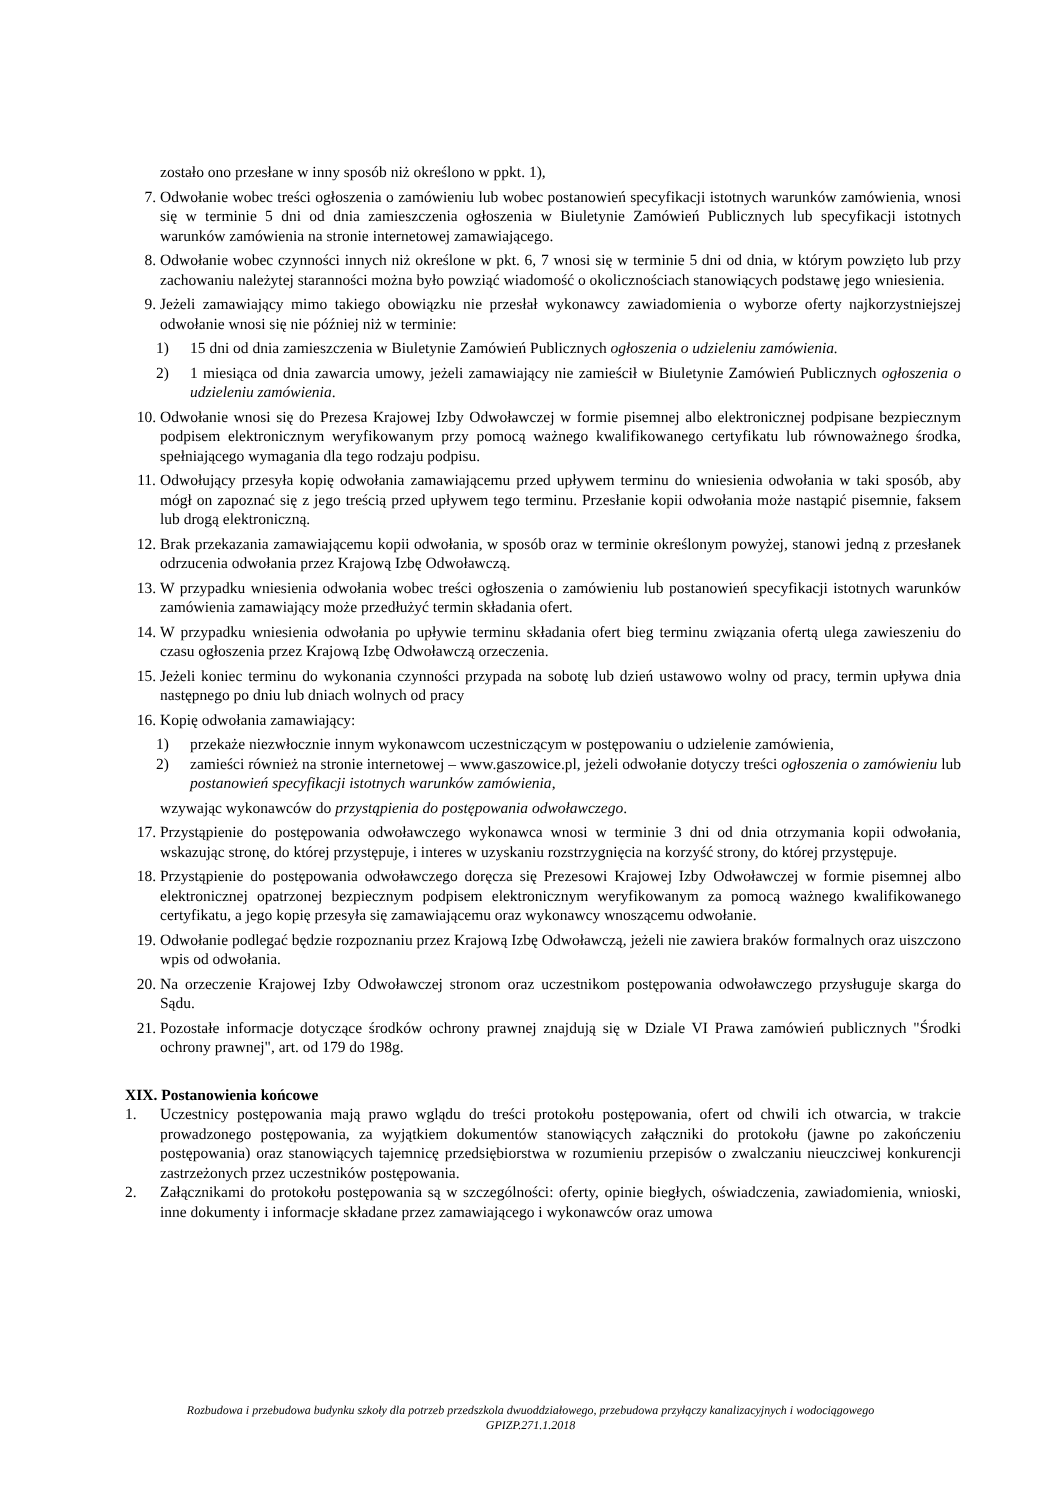zostało ono przesłane w inny sposób niż określono w ppkt. 1),
7. Odwołanie wobec treści ogłoszenia o zamówieniu lub wobec postanowień specyfikacji istotnych warunków zamówienia, wnosi się w terminie 5 dni od dnia zamieszczenia ogłoszenia w Biuletynie Zamówień Publicznych lub specyfikacji istotnych warunków zamówienia na stronie internetowej zamawiającego.
8. Odwołanie wobec czynności innych niż określone w pkt. 6, 7 wnosi się w terminie 5 dni od dnia, w którym powzięto lub przy zachowaniu należytej staranności można było powziąć wiadomość o okolicznościach stanowiących podstawę jego wniesienia.
9. Jeżeli zamawiający mimo takiego obowiązku nie przesłał wykonawcy zawiadomienia o wyborze oferty najkorzystniejszej odwołanie wnosi się nie później niż w terminie:
1) 15 dni od dnia zamieszczenia w Biuletynie Zamówień Publicznych ogłoszenia o udzieleniu zamówienia.
2) 1 miesiąca od dnia zawarcia umowy, jeżeli zamawiający nie zamieścił w Biuletynie Zamówień Publicznych ogłoszenia o udzieleniu zamówienia.
10. Odwołanie wnosi się do Prezesa Krajowej Izby Odwoławczej w formie pisemnej albo elektronicznej podpisane bezpiecznym podpisem elektronicznym weryfikowanym przy pomocą ważnego kwalifikowanego certyfikatu lub równoważnego środka, spełniającego wymagania dla tego rodzaju podpisu.
11. Odwołujący przesyła kopię odwołania zamawiającemu przed upływem terminu do wniesienia odwołania w taki sposób, aby mógł on zapoznać się z jego treścią przed upływem tego terminu. Przesłanie kopii odwołania może nastąpić pisemnie, faksem lub drogą elektroniczną.
12. Brak przekazania zamawiającemu kopii odwołania, w sposób oraz w terminie określonym powyżej, stanowi jedną z przesłanek odrzucenia odwołania przez Krajową Izbę Odwoławczą.
13. W przypadku wniesienia odwołania wobec treści ogłoszenia o zamówieniu lub postanowień specyfikacji istotnych warunków zamówienia zamawiający może przedłużyć termin składania ofert.
14. W przypadku wniesienia odwołania po upływie terminu składania ofert bieg terminu związania ofertą ulega zawieszeniu do czasu ogłoszenia przez Krajową Izbę Odwoławczą orzeczenia.
15. Jeżeli koniec terminu do wykonania czynności przypada na sobotę lub dzień ustawowo wolny od pracy, termin upływa dnia następnego po dniu lub dniach wolnych od pracy
16. Kopię odwołania zamawiający:
1) przekaże niezwłocznie innym wykonawcom uczestniczącym w postępowaniu o udzielenie zamówienia,
2) zamieści również na stronie internetowej – www.gaszowice.pl, jeżeli odwołanie dotyczy treści ogłoszenia o zamówieniu lub postanowień specyfikacji istotnych warunków zamówienia,
wzywając wykonawców do przystąpienia do postępowania odwoławczego.
17. Przystąpienie do postępowania odwoławczego wykonawca wnosi w terminie 3 dni od dnia otrzymania kopii odwołania, wskazując stronę, do której przystępuje, i interes w uzyskaniu rozstrzygnięcia na korzyść strony, do której przystępuje.
18. Przystąpienie do postępowania odwoławczego doręcza się Prezesowi Krajowej Izby Odwoławczej w formie pisemnej albo elektronicznej opatrzonej bezpiecznym podpisem elektronicznym weryfikowanym za pomocą ważnego kwalifikowanego certyfikatu, a jego kopię przesyła się zamawiającemu oraz wykonawcy wnoszącemu odwołanie.
19. Odwołanie podlegać będzie rozpoznaniu przez Krajową Izbę Odwoławczą, jeżeli nie zawiera braków formalnych oraz uiszczono wpis od odwołania.
20. Na orzeczenie Krajowej Izby Odwoławczej stronom oraz uczestnikom postępowania odwoławczego przysługuje skarga do Sądu.
21. Pozostałe informacje dotyczące środków ochrony prawnej znajdują się w Dziale VI Prawa zamówień publicznych "Środki ochrony prawnej", art. od 179 do 198g.
XIX. Postanowienia końcowe
1. Uczestnicy postępowania mają prawo wglądu do treści protokołu postępowania, ofert od chwili ich otwarcia, w trakcie prowadzonego postępowania, za wyjątkiem dokumentów stanowiących załączniki do protokołu (jawne po zakończeniu postępowania) oraz stanowiących tajemnicę przedsiębiorstwa w rozumieniu przepisów o zwalczaniu nieuczciwej konkurencji zastrzeżonych przez uczestników postępowania.
2. Załącznikami do protokołu postępowania są w szczególności: oferty, opinie biegłych, oświadczenia, zawiadomienia, wnioski, inne dokumenty i informacje składane przez zamawiającego i wykonawców oraz umowa
Rozbudowa i przebudowa budynku szkoły dla potrzeb przedszkola dwuoddziałowego, przebudowa przyłączy kanalizacyjnych i wodociągowego
GPIZP.271.1.2018